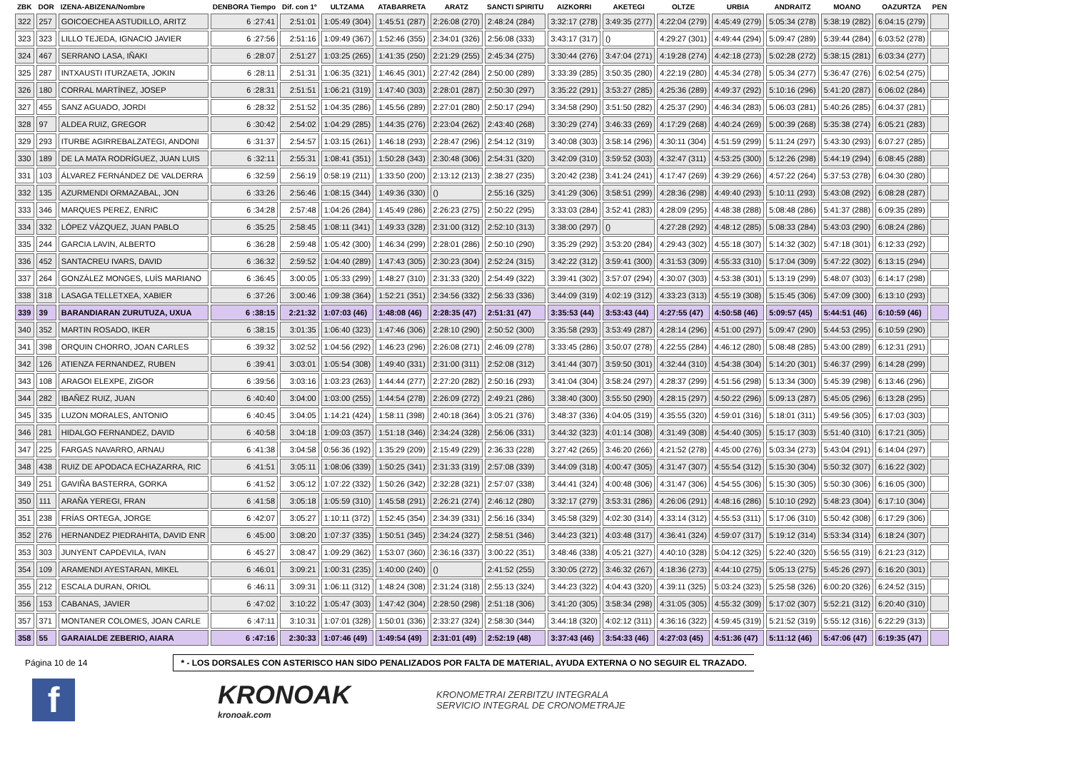| ZBK | DOR | IZENA-ABIZENA/Nombre | DENBORA Tiempo | Dif. con 1º | ULTZAMA | ATABARRETA | ARATZ | SANCTI SPIRITU | AIZKORRI | AKETEGI | OLTZE | URBIA | ANDRAITZ | MOANO | OAZURTZA | PEN |
| --- | --- | --- | --- | --- | --- | --- | --- | --- | --- | --- | --- | --- | --- | --- | --- | --- |
| 322 | 257 | GOICOECHEA ASTUDILLO, ARITZ | 6 :27:41 | 2:51:01 | 1:05:49 (304) | 1:45:51 (287) | 2:26:08 (270) | 2:48:24 (284) | 3:32:17 (278) | 3:49:35 (277) | 4:22:04 (279) | 4:45:49 (279) | 5:05:34 (278) | 5:38:19 (282) | 6:04:15 (279) | |
| 323 | 323 | LILLO TEJEDA, IGNACIO JAVIER | 6 :27:56 | 2:51:16 | 1:09:49 (367) | 1:52:46 (355) | 2:34:01 (326) | 2:56:08 (333) | 3:43:17 (317) | () | 4:29:27 (301) | 4:49:44 (294) | 5:09:47 (289) | 5:39:44 (284) | 6:03:52 (278) | |
| 324 | 467 | SERRANO LASA, IÑAKI | 6 :28:07 | 2:51:27 | 1:03:25 (265) | 1:41:35 (250) | 2:21:29 (255) | 2:45:34 (275) | 3:30:44 (276) | 3:47:04 (271) | 4:19:28 (274) | 4:42:18 (273) | 5:02:28 (272) | 5:38:15 (281) | 6:03:34 (277) | |
| 325 | 287 | INTXAUSTI ITURZAETA, JOKIN | 6 :28:11 | 2:51:31 | 1:06:35 (321) | 1:46:45 (301) | 2:27:42 (284) | 2:50:00 (289) | 3:33:39 (285) | 3:50:35 (280) | 4:22:19 (280) | 4:45:34 (278) | 5:05:34 (277) | 5:36:47 (276) | 6:02:54 (275) | |
| 326 | 180 | CORRAL MARTÍNEZ, JOSEP | 6 :28:31 | 2:51:51 | 1:06:21 (319) | 1:47:40 (303) | 2:28:01 (287) | 2:50:30 (297) | 3:35:22 (291) | 3:53:27 (285) | 4:25:36 (289) | 4:49:37 (292) | 5:10:16 (296) | 5:41:20 (287) | 6:06:02 (284) | |
| 327 | 455 | SANZ AGUADO, JORDI | 6 :28:32 | 2:51:52 | 1:04:35 (286) | 1:45:56 (289) | 2:27:01 (280) | 2:50:17 (294) | 3:34:58 (290) | 3:51:50 (282) | 4:25:37 (290) | 4:46:34 (283) | 5:06:03 (281) | 5:40:26 (285) | 6:04:37 (281) | |
| 328 | 97 | ALDEA RUIZ, GREGOR | 6 :30:42 | 2:54:02 | 1:04:29 (285) | 1:44:35 (276) | 2:23:04 (262) | 2:43:40 (268) | 3:30:29 (274) | 3:46:33 (269) | 4:17:29 (268) | 4:40:24 (269) | 5:00:39 (268) | 5:35:38 (274) | 6:05:21 (283) | |
| 329 | 293 | ITURBE AGIRREBALZATEGI, ANDONI | 6 :31:37 | 2:54:57 | 1:03:15 (261) | 1:46:18 (293) | 2:28:47 (296) | 2:54:12 (319) | 3:40:08 (303) | 3:58:14 (296) | 4:30:11 (304) | 4:51:59 (299) | 5:11:24 (297) | 5:43:30 (293) | 6:07:27 (285) | |
| 330 | 189 | DE LA MATA RODRÍGUEZ, JUAN LUIS | 6 :32:11 | 2:55:31 | 1:08:41 (351) | 1:50:28 (343) | 2:30:48 (306) | 2:54:31 (320) | 3:42:09 (310) | 3:59:52 (303) | 4:32:47 (311) | 4:53:25 (300) | 5:12:26 (298) | 5:44:19 (294) | 6:08:45 (288) | |
| 331 | 103 | ÁLVAREZ FERNÁNDEZ DE VALDERRA | 6 :32:59 | 2:56:19 | 0:58:19 (211) | 1:33:50 (200) | 2:13:12 (213) | 2:38:27 (235) | 3:20:42 (238) | 3:41:24 (241) | 4:17:47 (269) | 4:39:29 (266) | 4:57:22 (264) | 5:37:53 (278) | 6:04:30 (280) | |
| 332 | 135 | AZURMENDI ORMAZABAL, JON | 6 :33:26 | 2:56:46 | 1:08:15 (344) | 1:49:36 (330) | () | 2:55:16 (325) | 3:41:29 (306) | 3:58:51 (299) | 4:28:36 (298) | 4:49:40 (293) | 5:10:11 (293) | 5:43:08 (292) | 6:08:28 (287) | |
| 333 | 346 | MARQUES PEREZ, ENRIC | 6 :34:28 | 2:57:48 | 1:04:26 (284) | 1:45:49 (286) | 2:26:23 (275) | 2:50:22 (295) | 3:33:03 (284) | 3:52:41 (283) | 4:28:09 (295) | 4:48:38 (288) | 5:08:48 (286) | 5:41:37 (288) | 6:09:35 (289) | |
| 334 | 332 | LÓPEZ VÁZQUEZ, JUAN PABLO | 6 :35:25 | 2:58:45 | 1:08:11 (341) | 1:49:33 (328) | 2:31:00 (312) | 2:52:10 (313) | 3:38:00 (297) | () | 4:27:28 (292) | 4:48:12 (285) | 5:08:33 (284) | 5:43:03 (290) | 6:08:24 (286) | |
| 335 | 244 | GARCIA LAVIN, ALBERTO | 6 :36:28 | 2:59:48 | 1:05:42 (300) | 1:46:34 (299) | 2:28:01 (286) | 2:50:10 (290) | 3:35:29 (292) | 3:53:20 (284) | 4:29:43 (302) | 4:55:18 (307) | 5:14:32 (302) | 5:47:18 (301) | 6:12:33 (292) | |
| 336 | 452 | SANTACREU IVARS, DAVID | 6 :36:32 | 2:59:52 | 1:04:40 (289) | 1:47:43 (305) | 2:30:23 (304) | 2:52:24 (315) | 3:42:22 (312) | 3:59:41 (300) | 4:31:53 (309) | 4:55:33 (310) | 5:17:04 (309) | 5:47:22 (302) | 6:13:15 (294) | |
| 337 | 264 | GONZÁLEZ MONGES, LUÍS MARIANO | 6 :36:45 | 3:00:05 | 1:05:33 (299) | 1:48:27 (310) | 2:31:33 (320) | 2:54:49 (322) | 3:39:41 (302) | 3:57:07 (294) | 4:30:07 (303) | 4:53:38 (301) | 5:13:19 (299) | 5:48:07 (303) | 6:14:17 (298) | |
| 338 | 318 | LASAGA TELLETXEA, XABIER | 6 :37:26 | 3:00:46 | 1:09:38 (364) | 1:52:21 (351) | 2:34:56 (332) | 2:56:33 (336) | 3:44:09 (319) | 4:02:19 (312) | 4:33:23 (313) | 4:55:19 (308) | 5:15:45 (306) | 5:47:09 (300) | 6:13:10 (293) | |
| 339 | 39 | BARANDIARAN ZURUTUZA, UXUA | 6 :38:15 | 2:21:32 | 1:07:03 (46) | 1:48:08 (46) | 2:28:35 (47) | 2:51:31 (47) | 3:35:53 (44) | 3:53:43 (44) | 4:27:55 (47) | 4:50:58 (46) | 5:09:57 (45) | 5:44:51 (46) | 6:10:59 (46) | |
| 340 | 352 | MARTIN ROSADO, IKER | 6 :38:15 | 3:01:35 | 1:06:40 (323) | 1:47:46 (306) | 2:28:10 (290) | 2:50:52 (300) | 3:35:58 (293) | 3:53:49 (287) | 4:28:14 (296) | 4:51:00 (297) | 5:09:47 (290) | 5:44:53 (295) | 6:10:59 (290) | |
| 341 | 398 | ORQUIN CHORRO, JOAN CARLES | 6 :39:32 | 3:02:52 | 1:04:56 (292) | 1:46:23 (296) | 2:26:08 (271) | 2:46:09 (278) | 3:33:45 (286) | 3:50:07 (278) | 4:22:55 (284) | 4:46:12 (280) | 5:08:48 (285) | 5:43:00 (289) | 6:12:31 (291) | |
| 342 | 126 | ATIENZA FERNANDEZ, RUBEN | 6 :39:41 | 3:03:01 | 1:05:54 (308) | 1:49:40 (331) | 2:31:00 (311) | 2:52:08 (312) | 3:41:44 (307) | 3:59:50 (301) | 4:32:44 (310) | 4:54:38 (304) | 5:14:20 (301) | 5:46:37 (299) | 6:14:28 (299) | |
| 343 | 108 | ARAGOI ELEXPE, ZIGOR | 6 :39:56 | 3:03:16 | 1:03:23 (263) | 1:44:44 (277) | 2:27:20 (282) | 2:50:16 (293) | 3:41:04 (304) | 3:58:24 (297) | 4:28:37 (299) | 4:51:56 (298) | 5:13:34 (300) | 5:45:39 (298) | 6:13:46 (296) | |
| 344 | 282 | IBAÑEZ RUIZ, JUAN | 6 :40:40 | 3:04:00 | 1:03:00 (255) | 1:44:54 (278) | 2:26:09 (272) | 2:49:21 (286) | 3:38:40 (300) | 3:55:50 (290) | 4:28:15 (297) | 4:50:22 (296) | 5:09:13 (287) | 5:45:05 (296) | 6:13:28 (295) | |
| 345 | 335 | LUZON MORALES, ANTONIO | 6 :40:45 | 3:04:05 | 1:14:21 (424) | 1:58:11 (398) | 2:40:18 (364) | 3:05:21 (376) | 3:48:37 (336) | 4:04:05 (319) | 4:35:55 (320) | 4:59:01 (316) | 5:18:01 (311) | 5:49:56 (305) | 6:17:03 (303) | |
| 346 | 281 | HIDALGO FERNANDEZ, DAVID | 6 :40:58 | 3:04:18 | 1:09:03 (357) | 1:51:18 (346) | 2:34:24 (328) | 2:56:06 (331) | 3:44:32 (323) | 4:01:14 (308) | 4:31:49 (308) | 4:54:40 (305) | 5:15:17 (303) | 5:51:40 (310) | 6:17:21 (305) | |
| 347 | 225 | FARGAS NAVARRO, ARNAU | 6 :41:38 | 3:04:58 | 0:56:36 (192) | 1:35:29 (209) | 2:15:49 (229) | 2:36:33 (228) | 3:27:42 (265) | 3:46:20 (266) | 4:21:52 (278) | 4:45:00 (276) | 5:03:34 (273) | 5:43:04 (291) | 6:14:04 (297) | |
| 348 | 438 | RUIZ DE APODACA ECHAZARRA, RIC | 6 :41:51 | 3:05:11 | 1:08:06 (339) | 1:50:25 (341) | 2:31:33 (319) | 2:57:08 (339) | 3:44:09 (318) | 4:00:47 (305) | 4:31:47 (307) | 4:55:54 (312) | 5:15:30 (304) | 5:50:32 (307) | 6:16:22 (302) | |
| 349 | 251 | GAVIÑA BASTERRA, GORKA | 6 :41:52 | 3:05:12 | 1:07:22 (332) | 1:50:26 (342) | 2:32:28 (321) | 2:57:07 (338) | 3:44:41 (324) | 4:00:48 (306) | 4:31:47 (306) | 4:54:55 (306) | 5:15:30 (305) | 5:50:30 (306) | 6:16:05 (300) | |
| 350 | 111 | ARAÑA YEREGI, FRAN | 6 :41:58 | 3:05:18 | 1:05:59 (310) | 1:45:58 (291) | 2:26:21 (274) | 2:46:12 (280) | 3:32:17 (279) | 3:53:31 (286) | 4:26:06 (291) | 4:48:16 (286) | 5:10:10 (292) | 5:48:23 (304) | 6:17:10 (304) | |
| 351 | 238 | FRÍAS ORTEGA, JORGE | 6 :42:07 | 3:05:27 | 1:10:11 (372) | 1:52:45 (354) | 2:34:39 (331) | 2:56:16 (334) | 3:45:58 (329) | 4:02:30 (314) | 4:33:14 (312) | 4:55:53 (311) | 5:17:06 (310) | 5:50:42 (308) | 6:17:29 (306) | |
| 352 | 276 | HERNANDEZ PIEDRAHITA, DAVID ENR | 6 :45:00 | 3:08:20 | 1:07:37 (335) | 1:50:51 (345) | 2:34:24 (327) | 2:58:51 (346) | 3:44:23 (321) | 4:03:48 (317) | 4:36:41 (324) | 4:59:07 (317) | 5:19:12 (314) | 5:53:34 (314) | 6:18:24 (307) | |
| 353 | 303 | JUNYENT CAPDEVILA, IVAN | 6 :45:27 | 3:08:47 | 1:09:29 (362) | 1:53:07 (360) | 2:36:16 (337) | 3:00:22 (351) | 3:48:46 (338) | 4:05:21 (327) | 4:40:10 (328) | 5:04:12 (325) | 5:22:40 (320) | 5:56:55 (319) | 6:21:23 (312) | |
| 354 | 109 | ARAMENDI AYESTARAN, MIKEL | 6 :46:01 | 3:09:21 | 1:00:31 (235) | 1:40:00 (240) | () | 2:41:52 (255) | 3:30:05 (272) | 3:46:32 (267) | 4:18:36 (273) | 4:44:10 (275) | 5:05:13 (275) | 5:45:26 (297) | 6:16:20 (301) | |
| 355 | 212 | ESCALA DURAN, ORIOL | 6 :46:11 | 3:09:31 | 1:06:11 (312) | 1:48:24 (308) | 2:31:24 (318) | 2:55:13 (324) | 3:44:23 (322) | 4:04:43 (320) | 4:39:11 (325) | 5:03:24 (323) | 5:25:58 (326) | 6:00:20 (326) | 6:24:52 (315) | |
| 356 | 153 | CABANAS, JAVIER | 6 :47:02 | 3:10:22 | 1:05:47 (303) | 1:47:42 (304) | 2:28:50 (298) | 2:51:18 (306) | 3:41:20 (305) | 3:58:34 (298) | 4:31:05 (305) | 4:55:32 (309) | 5:17:02 (307) | 5:52:21 (312) | 6:20:40 (310) | |
| 357 | 371 | MONTANER COLOMES, JOAN CARLE | 6 :47:11 | 3:10:31 | 1:07:01 (328) | 1:50:01 (336) | 2:33:27 (324) | 2:58:30 (344) | 3:44:18 (320) | 4:02:12 (311) | 4:36:16 (322) | 4:59:45 (319) | 5:21:52 (319) | 5:55:12 (316) | 6:22:29 (313) | |
| 358 | 55 | GARAIALDE ZEBERIO, AIARA | 6 :47:16 | 2:30:33 | 1:07:46 (49) | 1:49:54 (49) | 2:31:01 (49) | 2:52:19 (48) | 3:37:43 (46) | 3:54:33 (46) | 4:27:03 (45) | 4:51:36 (47) | 5:11:12 (46) | 5:47:06 (47) | 6:19:35 (47) | |
Página 10 de 14 * - LOS DORSALES CON ASTERISCO HAN SIDO PENALIZADOS POR FALTA DE MATERIAL, AYUDA EXTERNA O NO SEGUIR EL TRAZADO.
f
KRONOAK
kronoak.com
KRONOMETRAI ZERBITZU INTEGRALA
SERVICIO INTEGRAL DE CRONOMETRAJE